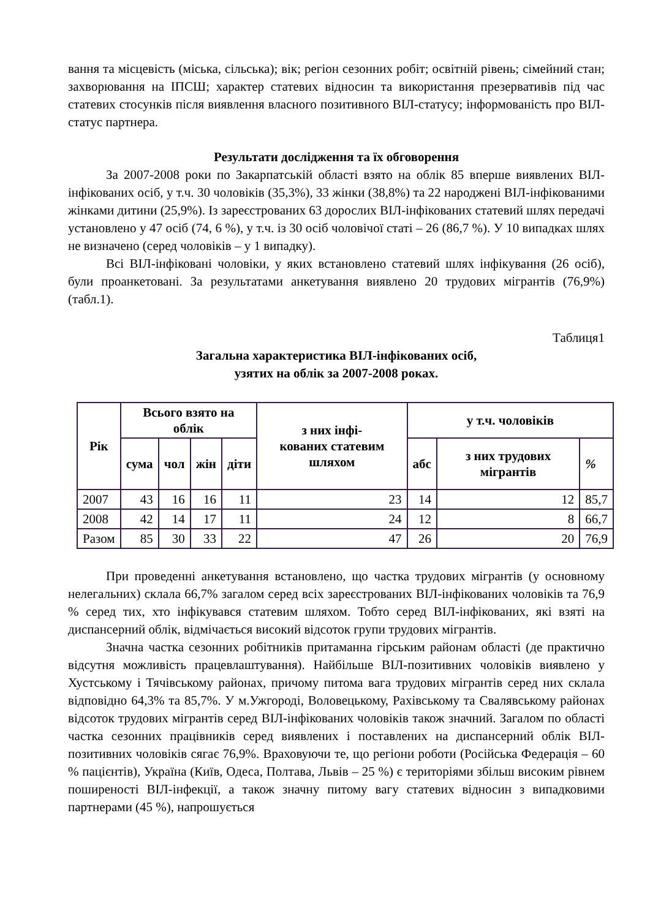вання та місцевість (міська, сільська); вік; регіон сезонних робіт; освітній рівень; сімейний стан; захворювання на ІПСШ; характер статевих відносин та використання презервативів під час статевих стосунків після виявлення власного позитивного ВІЛ-статусу; інформованість про ВІЛ-статус партнера.
Результати дослідження та їх обговорення
За 2007-2008 роки по Закарпатській області взято на облік 85 вперше виявлених ВІЛ-інфікованих осіб, у т.ч. 30 чоловіків (35,3%), 33 жінки (38,8%) та 22 народжені ВІЛ-інфікованими жінками дитини (25,9%). Із зареєстрованих 63 дорослих ВІЛ-інфікованих статевий шлях передачі установлено у 47 осіб (74, 6 %), у т.ч. із 30 осіб чоловічої статі – 26 (86,7 %). У 10 випадках шлях не визначено (серед чоловіків – у 1 випадку).
Всі ВІЛ-інфіковані чоловіки, у яких встановлено статевий шлях інфікування (26 осіб), були проанкетовані. За результатами анкетування виявлено 20 трудових мігрантів (76,9%) (табл.1).
Таблиця1
Загальна характеристика ВІЛ-інфікованих осіб,
узятих на облік за 2007-2008 роках.
| Рік | Всього взято на облік | | | | з них інфі- кованих статевим шляхом | у т.ч. чоловіків | | |
| --- | --- | --- | --- | --- | --- | --- | --- | --- |
| | сума | чол | жін | діти | | абс | з них трудових мігрантів | % |
| 2007 | 43 | 16 | 16 | 11 | 23 | 14 | 12 | 85,7 |
| 2008 | 42 | 14 | 17 | 11 | 24 | 12 | 8 | 66,7 |
| Разом | 85 | 30 | 33 | 22 | 47 | 26 | 20 | 76,9 |
При проведенні анкетування встановлено, що частка трудових мігрантів (у основному нелегальних) склала 66,7% загалом серед всіх зареєстрованих ВІЛ-інфікованих чоловіків та 76,9 % серед тих, хто інфікувався статевим шляхом. Тобто серед ВІЛ-інфікованих, які взяті на диспансерний облік, відмічається високий відсоток групи трудових мігрантів.
Значна частка сезонних робітників притаманна гірським районам області (де практично відсутня можливість працевлаштування). Найбільше ВІЛ-позитивних чоловіків виявлено у Хустському і Тячівському районах, причому питома вага трудових мігрантів серед них склала відповідно 64,3% та 85,7%. У м.Ужгороді, Воловецькому, Рахівському та Свалявському районах відсоток трудових мігрантів серед ВІЛ-інфікованих чоловіків також значний. Загалом по області частка сезонних працівників серед виявлених і поставлених на диспансерний облік ВІЛ-позитивних чоловіків сягає 76,9%. Враховуючи те, що регіони роботи (Російська Федерація – 60 % пацієнтів), Україна (Київ, Одеса, Полтава, Львів – 25 %) є територіями збільш високим рівнем поширеності ВІЛ-інфекції, а також значну питому вагу статевих відносин з випадковими партнерами (45 %), напрошується